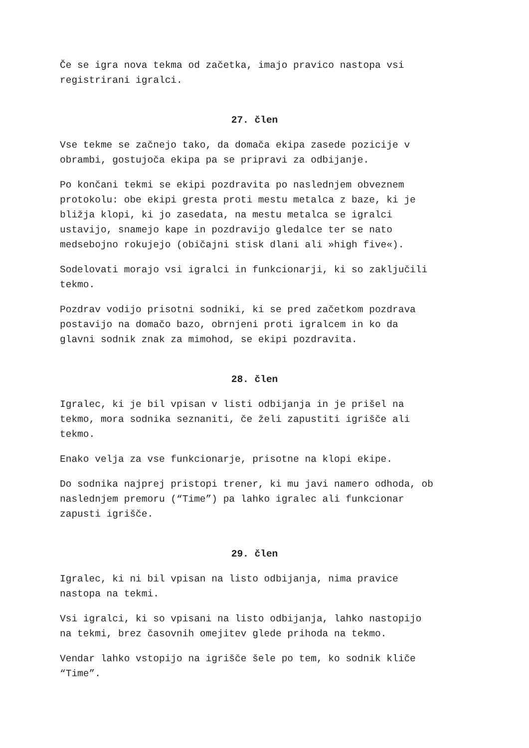Če se igra nova tekma od začetka, imajo pravico nastopa vsi
registrirani igralci.
27. člen
Vse tekme se začnejo tako, da domača ekipa zasede pozicije v
obrambi, gostujoča ekipa pa se pripravi za odbijanje.
Po končani tekmi se ekipi pozdravita po naslednjem obveznem
protokolu: obe ekipi gresta proti mestu metalca z baze, ki je
bližja klopi, ki jo zasedata, na mestu metalca se igralci
ustavijo, snamejo kape in pozdravijo gledalce ter se nato
medsebojno rokujejo (običajni stisk dlani ali »high five«).
Sodelovati morajo vsi igralci in funkcionarji, ki so zaključili
tekmo.
Pozdrav vodijo prisotni sodniki, ki se pred začetkom pozdrava
postavijo na domačo bazo, obrnjeni proti igralcem in ko da
glavni sodnik znak za mimohod, se ekipi pozdravita.
28. člen
Igralec, ki je bil vpisan v listi odbijanja in je prišel na
tekmo, mora sodnika seznaniti, če želi zapustiti igrišče ali
tekmo.
Enako velja za vse funkcionarje, prisotne na klopi ekipe.
Do sodnika najprej pristopi trener, ki mu javi namero odhoda, ob
naslednjem premoru (“Time”) pa lahko igralec ali funkcionar
zapusti igrišče.
29. člen
Igralec, ki ni bil vpisan na listo odbijanja, nima pravice
nastopa na tekmi.
Vsi igralci, ki so vpisani na listo odbijanja, lahko nastopijo
na tekmi, brez časovnih omejitev glede prihoda na tekmo.
Vendar lahko vstopijo na igrišče šele po tem, ko sodnik kliče
“Time”.